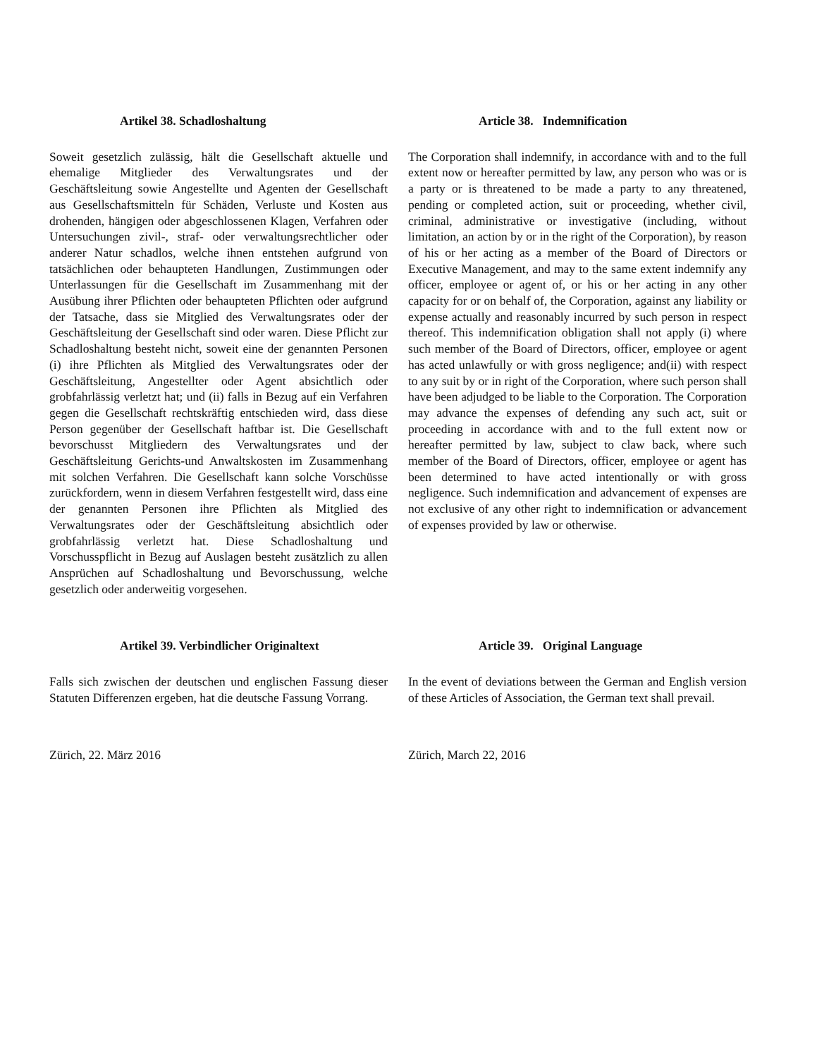Artikel 38. Schadloshaltung
Soweit gesetzlich zulässig, hält die Gesellschaft aktuelle und ehemalige Mitglieder des Verwaltungsrates und der Geschäftsleitung sowie Angestellte und Agenten der Gesellschaft aus Gesellschaftsmitteln für Schäden, Verluste und Kosten aus drohenden, hängigen oder abgeschlossenen Klagen, Verfahren oder Untersuchungen zivil-, straf- oder verwaltungsrechtlicher oder anderer Natur schadlos, welche ihnen entstehen aufgrund von tatsächlichen oder behaupteten Handlungen, Zustimmungen oder Unterlassungen für die Gesellschaft im Zusammenhang mit der Ausübung ihrer Pflichten oder behaupteten Pflichten oder aufgrund der Tatsache, dass sie Mitglied des Verwaltungsrates oder der Geschäftsleitung der Gesellschaft sind oder waren. Diese Pflicht zur Schadloshaltung besteht nicht, soweit eine der genannten Personen (i) ihre Pflichten als Mitglied des Verwaltungsrates oder der Geschäftsleitung, Angestellter oder Agent absichtlich oder grobfahrlässig verletzt hat; und (ii) falls in Bezug auf ein Verfahren gegen die Gesellschaft rechtskräftig entschieden wird, dass diese Person gegenüber der Gesellschaft haftbar ist. Die Gesellschaft bevorschusst Mitgliedern des Verwaltungsrates und der Geschäftsleitung Gerichts-und Anwaltskosten im Zusammenhang mit solchen Verfahren. Die Gesellschaft kann solche Vorschüsse zurückfordern, wenn in diesem Verfahren festgestellt wird, dass eine der genannten Personen ihre Pflichten als Mitglied des Verwaltungsrates oder der Geschäftsleitung absichtlich oder grobfahrlässig verletzt hat. Diese Schadloshaltung und Vorschusspflicht in Bezug auf Auslagen besteht zusätzlich zu allen Ansprüchen auf Schadloshaltung und Bevorschussung, welche gesetzlich oder anderweitig vorgesehen.
Article 38. Indemnification
The Corporation shall indemnify, in accordance with and to the full extent now or hereafter permitted by law, any person who was or is a party or is threatened to be made a party to any threatened, pending or completed action, suit or proceeding, whether civil, criminal, administrative or investigative (including, without limitation, an action by or in the right of the Corporation), by reason of his or her acting as a member of the Board of Directors or Executive Management, and may to the same extent indemnify any officer, employee or agent of, or his or her acting in any other capacity for or on behalf of, the Corporation, against any liability or expense actually and reasonably incurred by such person in respect thereof. This indemnification obligation shall not apply (i) where such member of the Board of Directors, officer, employee or agent has acted unlawfully or with gross negligence; and(ii) with respect to any suit by or in right of the Corporation, where such person shall have been adjudged to be liable to the Corporation. The Corporation may advance the expenses of defending any such act, suit or proceeding in accordance with and to the full extent now or hereafter permitted by law, subject to claw back, where such member of the Board of Directors, officer, employee or agent has been determined to have acted intentionally or with gross negligence. Such indemnification and advancement of expenses are not exclusive of any other right to indemnification or advancement of expenses provided by law or otherwise.
Artikel 39. Verbindlicher Originaltext
Falls sich zwischen der deutschen und englischen Fassung dieser Statuten Differenzen ergeben, hat die deutsche Fassung Vorrang.
Article 39. Original Language
In the event of deviations between the German and English version of these Articles of Association, the German text shall prevail.
Zürich, 22. März 2016 Zürich, March 22, 2016